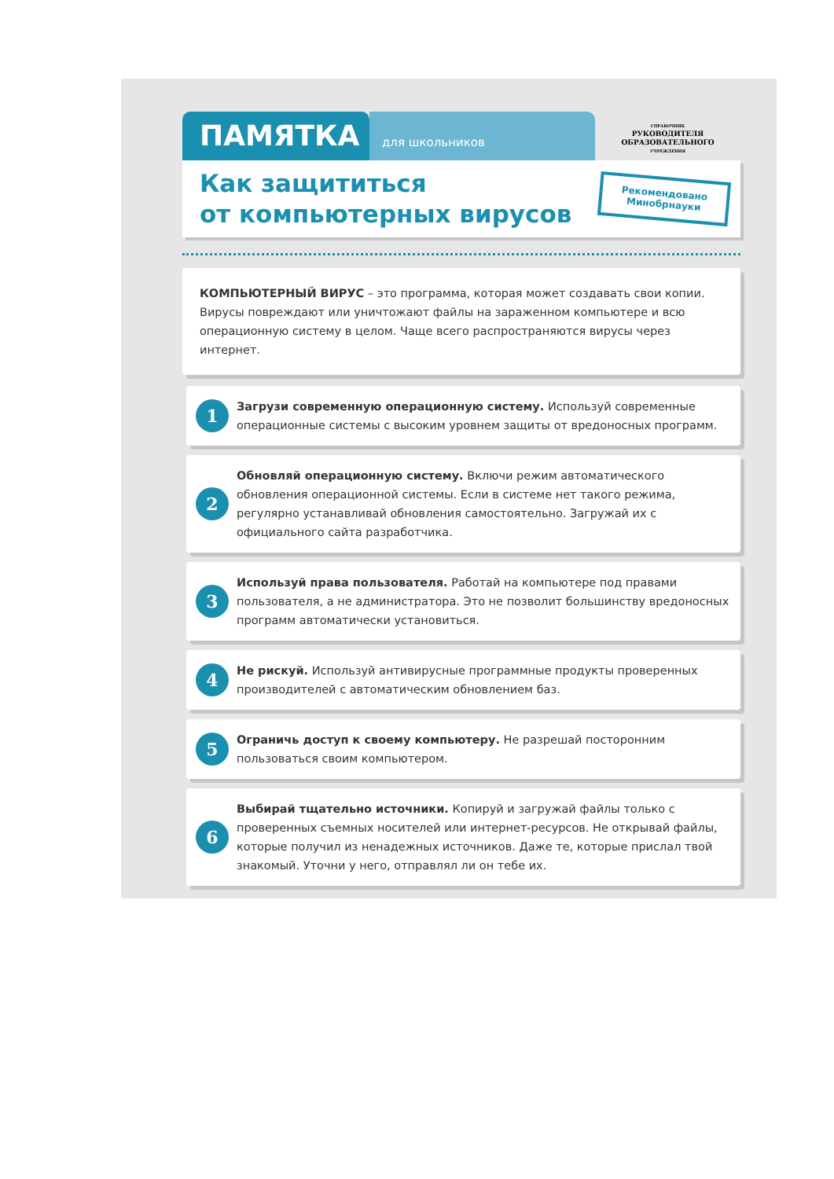ПАМЯТКА
для школьников
СПРАВОЧНИК
РУКОВОДИТЕЛЯ
ОБРАЗОВАТЕЛЬНОГО
УЧРЕЖДЕНИЯ
Как защититься
от компьютерных вирусов
Рекомендовано
Минобрнауки
КОМПЬЮТЕРНЫЙ ВИРУС – это программа, которая может создавать свои копии. Вирусы повреждают или уничтожают файлы на зараженном компьютере и всю операционную систему в целом. Чаще всего распространяются вирусы через интернет.
1
Загрузи современную операционную систему. Используй современные операционные системы с высоким уровнем защиты от вредоносных программ.
2
Обновляй операционную систему. Включи режим автоматического обновления операционной системы. Если в системе нет такого режима, регулярно устанавливай обновления самостоятельно. Загружай их с официального сайта разработчика.
3
Используй права пользователя. Работай на компьютере под правами пользователя, а не администратора. Это не позволит большинству вредоносных программ автоматически установиться.
4
Не рискуй. Используй антивирусные программные продукты проверенных производителей с автоматическим обновлением баз.
5
Ограничь доступ к своему компьютеру. Не разрешай посторонним пользоваться своим компьютером.
6
Выбирай тщательно источники. Копируй и загружай файлы только с проверенных съемных носителей или интернет-ресурсов. Не открывай файлы, которые получил из ненадежных источников. Даже те, которые прислал твой знакомый. Уточни у него, отправлял ли он тебе их.